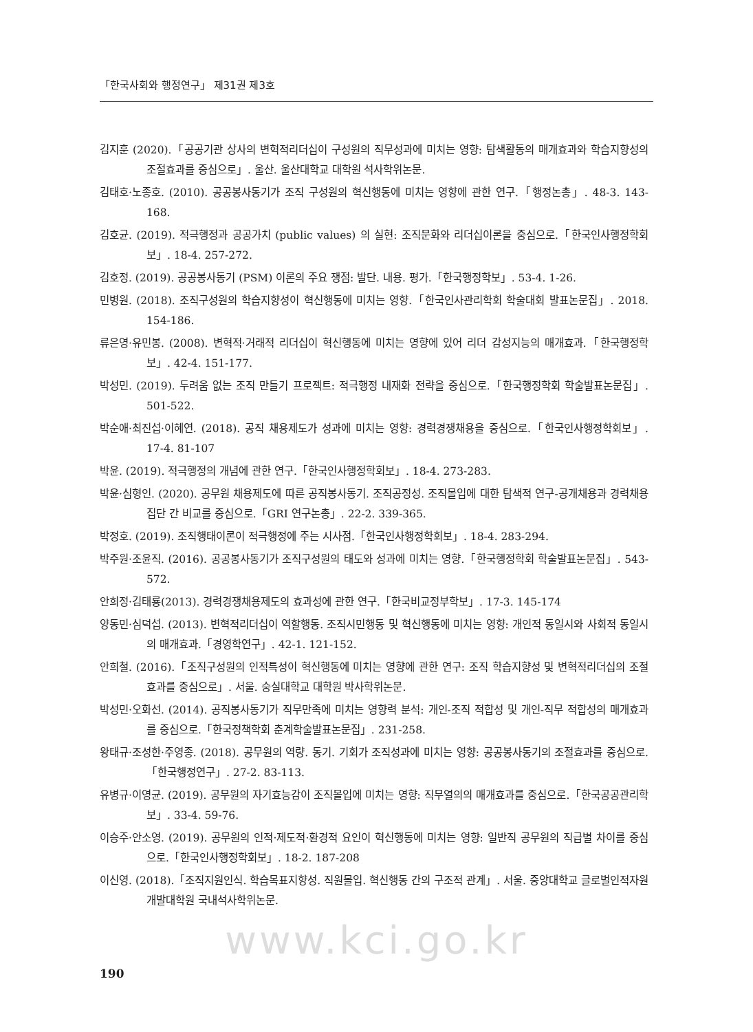「한국사회와 행정연구」 제31권 제3호
김지훈 (2020).「공공기관 상사의 변혁적리더십이 구성원의 직무성과에 미치는 영향: 탐색활동의 매개효과와 학습지향성의 조절효과를 중심으로」. 울산. 울산대학교 대학원 석사학위논문.
김태호·노종호. (2010). 공공봉사동기가 조직 구성원의 혁신행동에 미치는 영향에 관한 연구.「행정논총」. 48-3. 143-168.
김호균. (2019). 적극행정과 공공가치 (public values) 의 실현: 조직문화와 리더십이론을 중심으로.「한국인사행정학회보」. 18-4. 257-272.
김호정. (2019). 공공봉사동기 (PSM) 이론의 주요 쟁점: 발단. 내용. 평가.「한국행정학보」. 53-4. 1-26.
민병원. (2018). 조직구성원의 학습지향성이 혁신행동에 미치는 영향.「한국인사관리학회 학술대회 발표논문집」. 2018. 154-186.
류은영·유민봉. (2008). 변혁적·거래적 리더십이 혁신행동에 미치는 영향에 있어 리더 감성지능의 매개효과.「한국행정학보」. 42-4. 151-177.
박성민. (2019). 두려움 없는 조직 만들기 프로젝트: 적극행정 내재화 전략을 중심으로.「한국행정학회 학술발표논문집」. 501-522.
박순애·최진섭·이혜연. (2018). 공직 채용제도가 성과에 미치는 영향: 경력경쟁채용을 중심으로.「한국인사행정학회보」. 17-4. 81-107
박윤. (2019). 적극행정의 개념에 관한 연구.「한국인사행정학회보」. 18-4. 273-283.
박윤·심형인. (2020). 공무원 채용제도에 따른 공직봉사동기. 조직공정성. 조직몰입에 대한 탐색적 연구-공개채용과 경력채용 집단 간 비교를 중심으로.「GRI 연구논총」. 22-2. 339-365.
박정호. (2019). 조직행태이론이 적극행정에 주는 시사점.「한국인사행정학회보」. 18-4. 283-294.
박주원·조윤직. (2016). 공공봉사동기가 조직구성원의 태도와 성과에 미치는 영향.「한국행정학회 학술발표논문집」. 543-572.
안희정·김태룡(2013). 경력경쟁채용제도의 효과성에 관한 연구.「한국비교정부학보」. 17-3. 145-174
양동민·심덕섭. (2013). 변혁적리더십이 역할행동. 조직시민행동 및 혁신행동에 미치는 영향: 개인적 동일시와 사회적 동일시의 매개효과.「경영학연구」. 42-1. 121-152.
안희철. (2016).「조직구성원의 인적특성이 혁신행동에 미치는 영향에 관한 연구: 조직 학습지향성 및 변혁적리더십의 조절효과를 중심으로」. 서울. 숭실대학교 대학원 박사학위논문.
박성민·오화선. (2014). 공직봉사동기가 직무만족에 미치는 영향력 분석: 개인-조직 적합성 및 개인-직무 적합성의 매개효과를 중심으로.「한국정책학회 춘계학술발표논문집」. 231-258.
왕태규·조성한·주영종. (2018). 공무원의 역량. 동기. 기회가 조직성과에 미치는 영향: 공공봉사동기의 조절효과를 중심으로.「한국행정연구」. 27-2. 83-113.
유병규·이영균. (2019). 공무원의 자기효능감이 조직몰입에 미치는 영향: 직무열의의 매개효과를 중심으로.「한국공공관리학보」. 33-4. 59-76.
이승주·안소영. (2019). 공무원의 인적·제도적·환경적 요인이 혁신행동에 미치는 영향: 일반직 공무원의 직급별 차이를 중심으로.「한국인사행정학회보」. 18-2. 187-208
이신영. (2018).「조직지원인식. 학습목표지향성. 직원몰입. 혁신행동 간의 구조적 관계」. 서울. 중앙대학교 글로벌인적자원개발대학원 국내석사학위논문.
www.kci.go.kr
190